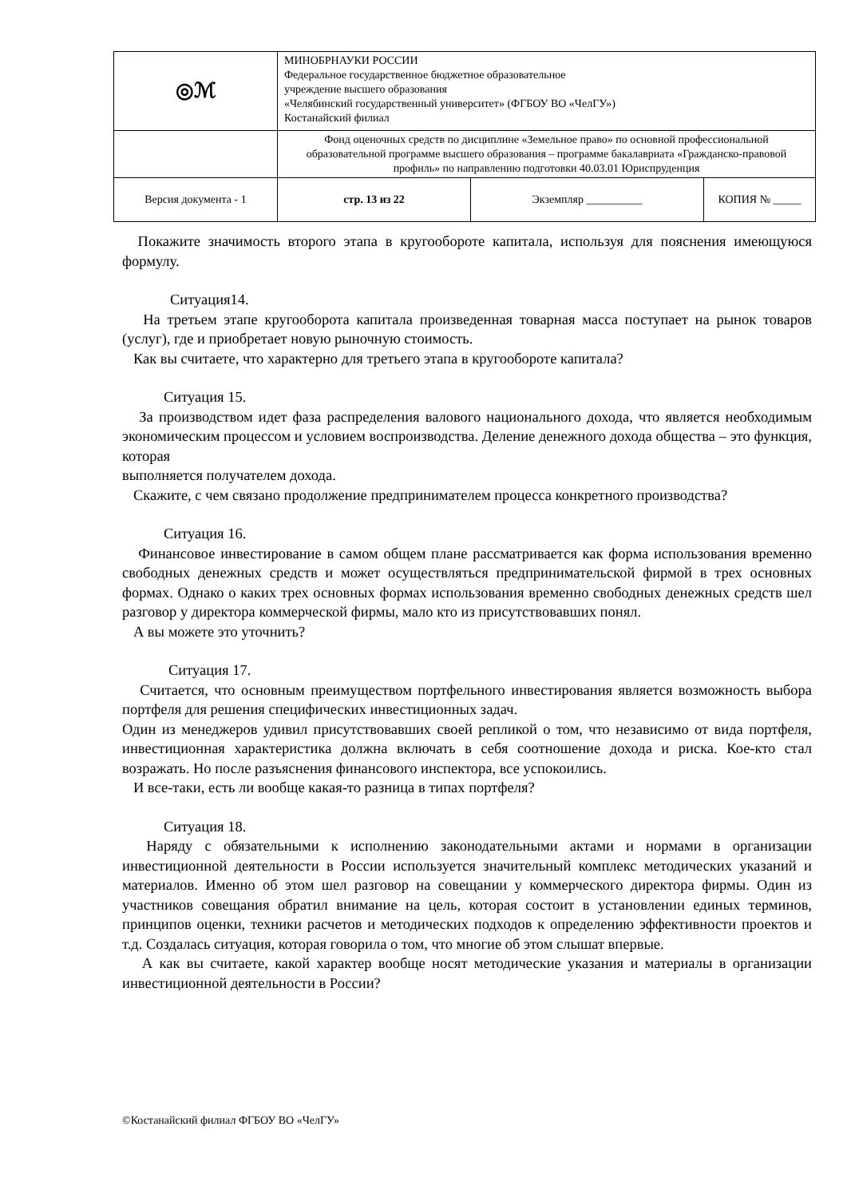| ◎ℳ | МИНОБРНАУКИ РОССИИ Федеральное государственное бюджетное образовательное учреждение высшего образования «Челябинский государственный университет» (ФГБОУ ВО «ЧелГУ») Костанайский филиал | | |
| | Фонд оценочных средств по дисциплине «Земельное право» по основной профессиональной образовательной программе высшего образования – программе бакалавриата «Гражданско-правовой профиль» по направлению подготовки 40.03.01 Юриспруденция | | |
| Версия документа - 1 | стр. 13 из 22 | Экземпляр __________ | КОПИЯ № _____ |
Покажите значимость второго этапа в кругообороте капитала, используя для пояснения имеющуюся формулу.
Ситуация14.
На третьем этапе кругооборота капитала произведенная товарная масса поступает на рынок товаров (услуг), где и приобретает новую рыночную стоимость.
Как вы считаете, что характерно для третьего этапа в кругообороте капитала?
Ситуация 15.
За производством идет фаза распределения валового национального дохода, что является необходимым экономическим процессом и условием воспроизводства. Деление денежного дохода общества – это функция, которая
выполняется получателем дохода.
Скажите, с чем связано продолжение предпринимателем процесса конкретного производства?
Ситуация 16.
Финансовое инвестирование в самом общем плане рассматривается как форма использования временно свободных денежных средств и может осуществляться предпринимательской фирмой в трех основных формах. Однако о каких трех основных формах использования временно свободных денежных средств шел разговор у директора коммерческой фирмы, мало кто из присутствовавших понял.
А вы можете это уточнить?
Ситуация 17.
Считается, что основным преимуществом портфельного инвестирования является возможность выбора портфеля для решения специфических инвестиционных задач.
Один из менеджеров удивил присутствовавших своей репликой о том, что независимо от вида портфеля, инвестиционная характеристика должна включать в себя соотношение дохода и риска. Кое-кто стал возражать. Но после разъяснения финансового инспектора, все успокоились.
И все-таки, есть ли вообще какая-то разница в типах портфеля?
Ситуация 18.
Наряду с обязательными к исполнению законодательными актами и нормами в организации инвестиционной деятельности в России используется значительный комплекс методических указаний и материалов. Именно об этом шел разговор на совещании у коммерческого директора фирмы. Один из участников совещания обратил внимание на цель, которая состоит в установлении единых терминов, принципов оценки, техники расчетов и методических подходов к определению эффективности проектов и т.д. Создалась ситуация, которая говорила о том, что многие об этом слышат впервые.
А как вы считаете, какой характер вообще носят методические указания и материалы в организации инвестиционной деятельности в России?
©Костанайский филиал ФГБОУ ВО «ЧелГУ»